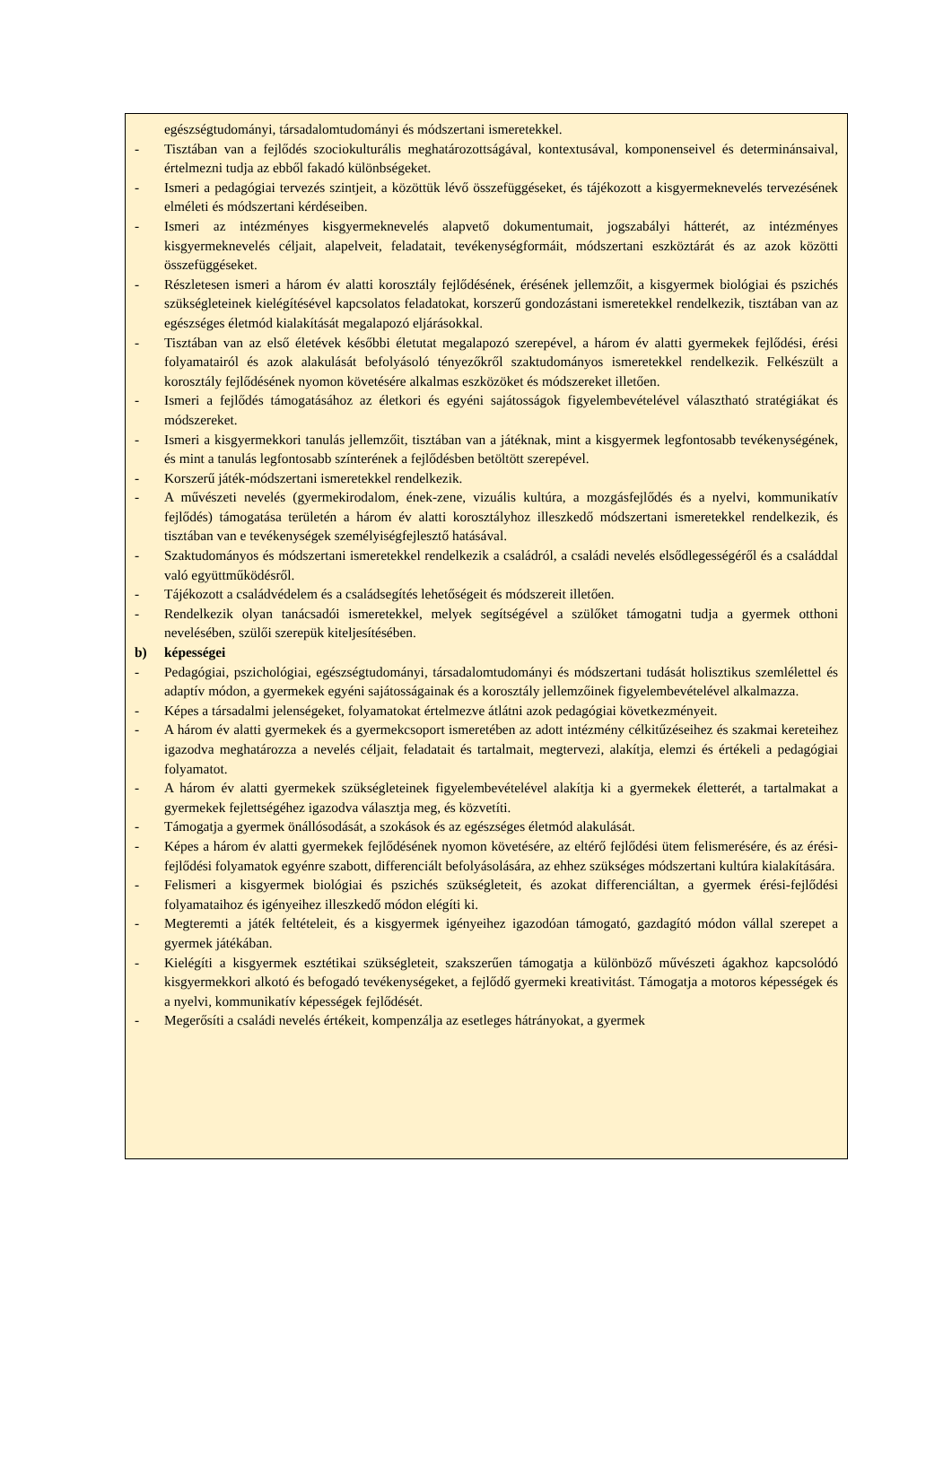egészségtudományi, társadalomtudományi és módszertani ismeretekkel.
- Tisztában van a fejlődés szociokulturális meghatározottságával, kontextusával, komponenseivel és determinánsaival, értelmezni tudja az ebből fakadó különbségeket.
- Ismeri a pedagógiai tervezés szintjeit, a közöttük lévő összefüggéseket, és tájékozott a kisgyermeknevelés tervezésének elméleti és módszertani kérdéseiben.
- Ismeri az intézményes kisgyermeknevelés alapvető dokumentumait, jogszabályi hátterét, az intézményes kisgyermeknevelés céljait, alapelveit, feladatait, tevékenységformáit, módszertani eszköztárát és az azok közötti összefüggéseket.
- Részletesen ismeri a három év alatti korosztály fejlődésének, érésének jellemzőit, a kisgyermek biológiai és pszichés szükségleteinek kielégítésével kapcsolatos feladatokat, korszerű gondozástani ismeretekkel rendelkezik, tisztában van az egészséges életmód kialakítását megalapozó eljárásokkal.
- Tisztában van az első életévek későbbi életutat megalapozó szerepével, a három év alatti gyermekek fejlődési, érési folyamatairól és azok alakulását befolyásoló tényezőkről szaktudományos ismeretekkel rendelkezik. Felkészült a korosztály fejlődésének nyomon követésére alkalmas eszközöket és módszereket illetően.
- Ismeri a fejlődés támogatásához az életkori és egyéni sajátosságok figyelembevételével választható stratégiákat és módszereket.
- Ismeri a kisgyermekkori tanulás jellemzőit, tisztában van a játéknak, mint a kisgyermek legfontosabb tevékenységének, és mint a tanulás legfontosabb színterének a fejlődésben betöltött szerepével.
- Korszerű játék-módszertani ismeretekkel rendelkezik.
- A művészeti nevelés (gyermekirodalom, ének-zene, vizuális kultúra, a mozgásfejlődés és a nyelvi, kommunikatív fejlődés) támogatása területén a három év alatti korosztályhoz illeszkedő módszertani ismeretekkel rendelkezik, és tisztában van e tevékenységek személyiségfejlesztő hatásával.
- Szaktudományos és módszertani ismeretekkel rendelkezik a családról, a családi nevelés elsődlegességéről és a családdal való együttműködésről.
- Tájékozott a családvédelem és a családsegítés lehetőségeit és módszereit illetően.
- Rendelkezik olyan tanácsadói ismeretekkel, melyek segítségével a szülőket támogatni tudja a gyermek otthoni nevelésében, szülői szerepük kiteljesítésében.
b) képességei
- Pedagógiai, pszichológiai, egészségtudományi, társadalomtudományi és módszertani tudását holisztikus szemlélettel és adaptív módon, a gyermekek egyéni sajátosságainak és a korosztály jellemzőinek figyelembevételével alkalmazza.
- Képes a társadalmi jelenségeket, folyamatokat értelmezve átlátni azok pedagógiai következményeit.
- A három év alatti gyermekek és a gyermekcsoport ismeretében az adott intézmény célkitűzéseihez és szakmai kereteihez igazodva meghatározza a nevelés céljait, feladatait és tartalmait, megtervezi, alakítja, elemzi és értékeli a pedagógiai folyamatot.
- A három év alatti gyermekek szükségleteinek figyelembevételével alakítja ki a gyermekek életterét, a tartalmakat a gyermekek fejlettségéhez igazodva választja meg, és közvetíti.
- Támogatja a gyermek önállósodását, a szokások és az egészséges életmód alakulását.
- Képes a három év alatti gyermekek fejlődésének nyomon követésére, az eltérő fejlődési ütem felismerésére, és az érési-fejlődési folyamatok egyénre szabott, differenciált befolyásolására, az ehhez szükséges módszertani kultúra kialakítására.
- Felismeri a kisgyermek biológiai és pszichés szükségleteit, és azokat differenciáltan, a gyermek érési-fejlődési folyamataihoz és igényeihez illeszkedő módon elégíti ki.
- Megteremti a játék feltételeit, és a kisgyermek igényeihez igazodóan támogató, gazdagító módon vállal szerepet a gyermek játékában.
- Kielégíti a kisgyermek esztétikai szükségleteit, szakszerűen támogatja a különböző művészeti ágakhoz kapcsolódó kisgyermekkori alkotó és befogadó tevékenységeket, a fejlődő gyermeki kreativitást. Támogatja a motoros képességek és a nyelvi, kommunikatív képességek fejlődését.
- Megerősíti a családi nevelés értékeit, kompenzálja az esetleges hátrányokat, a gyermek